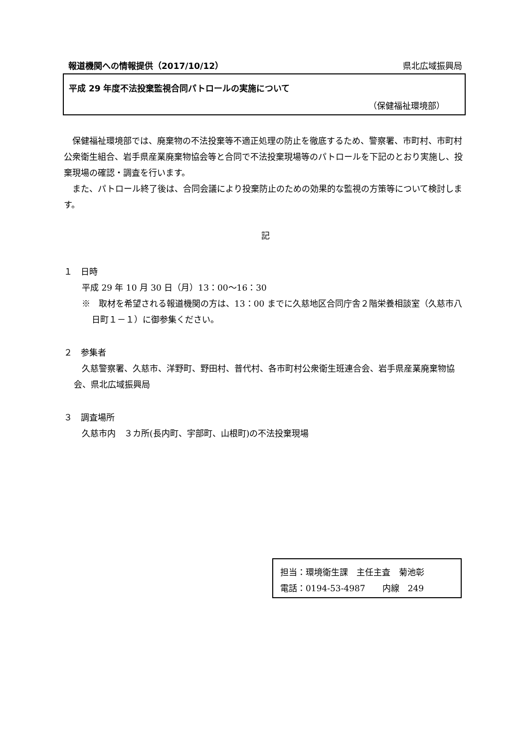報道機関への情報提供（2017/10/12） 県北広域振興局
平成 29 年度不法投棄監視合同パトロールの実施について
（保健福祉環境部）
　保健福祉環境部では、廃棄物の不法投棄等不適正処理の防止を徹底するため、警察署、市町村、市町村公衆衛生組合、岩手県産業廃棄物協会等と合同で不法投棄現場等のパトロールを下記のとおり実施し、投棄現場の確認・調査を行います。
　また、パトロール終了後は、合同会議により投棄防止のための効果的な監視の方策等について検討します。
記
１　日時
平成 29 年 10 月 30 日（月）13：00～16：30
※　取材を希望される報道機関の方は、13：00 までに久慈地区合同庁舎２階栄養相談室（久慈市八日町１－１）に御参集ください。
２　参集者
久慈警察署、久慈市、洋野町、野田村、普代村、各市町村公衆衛生班連合会、岩手県産業廃棄物協会、県北広域振興局
３　調査場所
久慈市内　３カ所(長内町、宇部町、山根町)の不法投棄現場
担当：環境衛生課　主任主査　菊池彰
電話：0194-53-4987　　内線　249